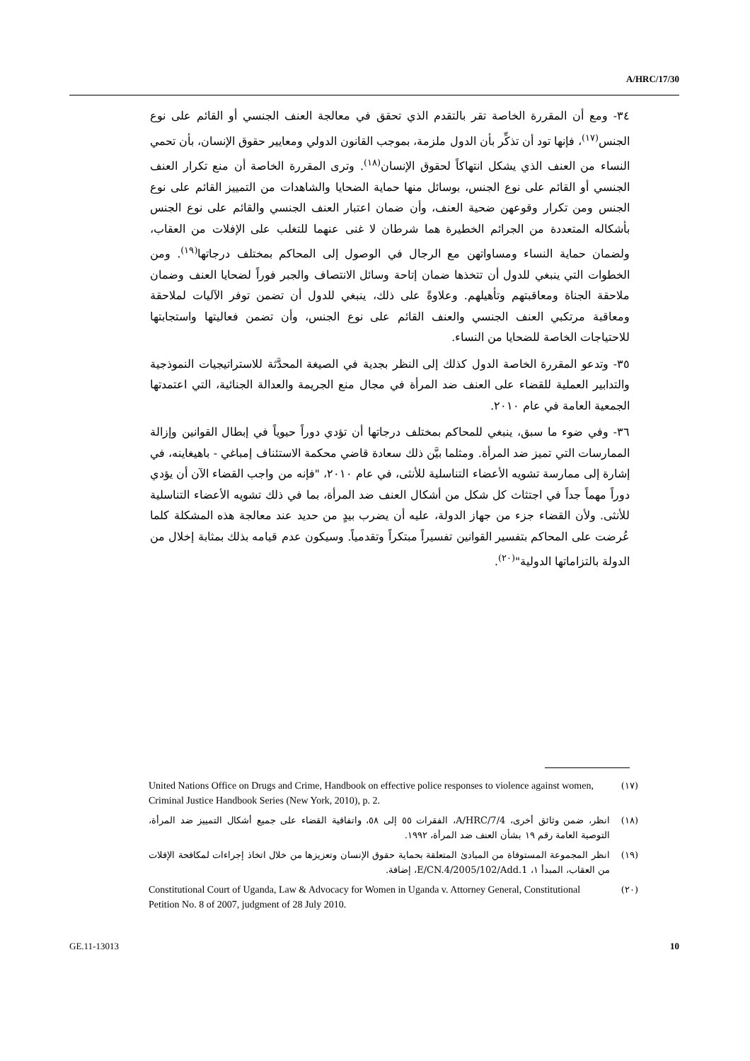A/HRC/17/30
٣٤- ومع أن المقررة الخاصة تقر بالتقدم الذي تحقق في معالجة العنف الجنسي أو القائم على نوع الجنس<sup>(١٧)</sup>، فإنها تود أن تذكِّر بأن الدول ملزمة، بموجب القانون الدولي ومعايير حقوق الإنسان، بأن تحمي النساء من العنف الذي يشكل انتهاكاً لحقوق الإنسان<sup>(١٨)</sup>. وترى المقررة الخاصة أن منع تكرار العنف الجنسي أو القائم على نوع الجنس، بوسائل منها حماية الضحايا والشاهدات من التمييز القائم على نوع الجنس ومن تكرار وقوعهن ضحية العنف، وأن ضمان اعتبار العنف الجنسي والقائم على نوع الجنس بأشكاله المتعددة من الجرائم الخطيرة هما شرطان لا غنى عنهما للتغلب على الإفلات من العقاب، ولضمان حماية النساء ومساواتهن مع الرجال في الوصول إلى المحاكم بمختلف درجاتها<sup>(١٩)</sup>. ومن الخطوات التي ينبغي للدول أن تتخذها ضمان إتاحة وسائل الانتصاف والجبر فوراً لضحايا العنف وضمان ملاحقة الجناة ومعاقبتهم وتأهيلهم. وعلاوةً على ذلك، ينبغي للدول أن تضمن توفر الآليات لملاحقة ومعاقبة مرتكبي العنف الجنسي والعنف القائم على نوع الجنس، وأن تضمن فعاليتها واستجابتها للاحتياجات الخاصة للضحايا من النساء.
٣٥- وتدعو المقررة الخاصة الدول كذلك إلى النظر بجدية في الصيغة المحدَّثة للاستراتيجيات النموذجية والتدابير العملية للقضاء على العنف ضد المرأة في مجال منع الجريمة والعدالة الجنائية، التي اعتمدتها الجمعية العامة في عام ٢٠١٠.
٣٦- وفي ضوء ما سبق، ينبغي للمحاكم بمختلف درجاتها أن تؤدي دوراً حيوياً في إبطال القوانين وإزالة الممارسات التي تميز ضد المرأة. ومثلما بيَّن ذلك سعادة قاضي محكمة الاستئناف إمباغي - باهيغاينه، في إشارة إلى ممارسة تشويه الأعضاء التناسلية للأنثى، في عام ٢٠١٠، "فإنه من واجب القضاء الآن أن يؤدي دوراً مهماً جداً في اجتثاث كل شكل من أشكال العنف ضد المرأة، بما في ذلك تشويه الأعضاء التناسلية للأنثى. ولأن القضاء جزء من جهاز الدولة، عليه أن يضرب بيدٍ من حديد عند معالجة هذه المشكلة كلما عُرضت على المحاكم بتفسير القوانين تفسيراً مبتكراً وتقدمياً. وسيكون عدم قيامه بذلك بمثابة إخلال من الدولة بالتزاماتها الدولية"<sup>(٢٠)</sup>.
(١٧) United Nations Office on Drugs and Crime, Handbook on effective police responses to violence against women, Criminal Justice Handbook Series (New York, 2010), p. 2.
(١٨) انظر، ضمن وثائق أخرى، A/HRC/7/4، الفقرات ٥٥ إلى ٥٨، واتفاقية القضاء على جميع أشكال التمييز ضد المرأة، التوصية العامة رقم ١٩ بشأن العنف ضد المرأة، ١٩٩٢.
(١٩) انظر المجموعة المستوفاة من المبادئ المتعلقة بحماية حقوق الإنسان وتعزيزها من خلال اتخاذ إجراءات لمكافحة الإفلات من العقاب، المبدأ ١، E/CN.4/2005/102/Add.1، إضافة.
(٢٠) Constitutional Court of Uganda, Law & Advocacy for Women in Uganda v. Attorney General, Constitutional Petition No. 8 of 2007, judgment of 28 July 2010.
GE.11-13013 10